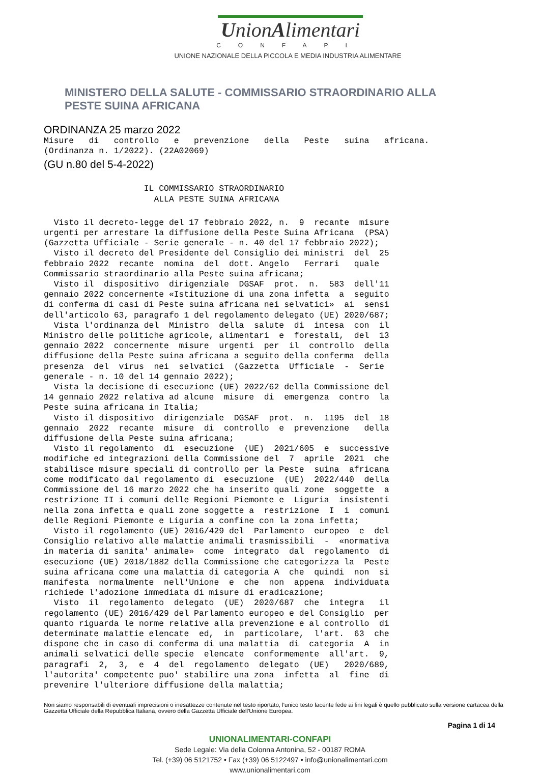UnionAlimentari
CONFAPI
UNIONE NAZIONALE DELLA PICCOLA E MEDIA INDUSTRIA ALIMENTARE
MINISTERO DELLA SALUTE - COMMISSARIO STRAORDINARIO ALLA
PESTE SUINA AFRICANA
ORDINANZA 25 marzo 2022
Misure   di   controllo   e   prevenzione   della   Peste   suina   africana.
(Ordinanza n. 1/2022). (22A02069)
(GU n.80 del 5-4-2022)
                    IL COMMISSARIO STRAORDINARIO
                      ALLA PESTE SUINA AFRICANA
  Visto il decreto-legge del 17 febbraio 2022, n.  9  recante  misure
urgenti per arrestare la diffusione della Peste Suina Africana  (PSA)
(Gazzetta Ufficiale - Serie generale - n. 40 del 17 febbraio 2022);
  Visto il decreto del Presidente del Consiglio dei ministri  del  25
febbraio 2022  recante  nomina  del  dott. Angelo   Ferrari   quale
Commissario straordinario alla Peste suina africana;
  Visto il  dispositivo  dirigenziale  DGSAF  prot.  n.  583  dell'11
gennaio 2022 concernente «Istituzione di una zona infetta  a  seguito
di conferma di casi di Peste suina africana nei selvatici»  ai  sensi
dell'articolo 63, paragrafo 1 del regolamento delegato (UE) 2020/687;
  Vista l'ordinanza del  Ministro  della  salute  di  intesa  con  il
Ministro delle politiche agricole, alimentari  e  forestali,  del  13
gennaio 2022  concernente  misure  urgenti  per  il  controllo  della
diffusione della Peste suina africana a seguito della conferma  della
presenza  del  virus  nei  selvatici  (Gazzetta  Ufficiale  -  Serie
generale - n. 10 del 14 gennaio 2022);
  Vista la decisione di esecuzione (UE) 2022/62 della Commissione del
14 gennaio 2022 relativa ad alcune  misure  di  emergenza  contro  la
Peste suina africana in Italia;
  Visto il dispositivo  dirigenziale  DGSAF  prot.  n.  1195  del  18
gennaio  2022  recante  misure  di  controllo  e  prevenzione   della
diffusione della Peste suina africana;
  Visto il regolamento  di  esecuzione  (UE)  2021/605  e  successive
modifiche ed integrazioni della Commissione del  7  aprile  2021  che
stabilisce misure speciali di controllo per la Peste  suina  africana
come modificato dal regolamento di  esecuzione  (UE)  2022/440  della
Commissione del 16 marzo 2022 che ha inserito quali zone  soggette  a
restrizione II i comuni delle Regioni Piemonte e  Liguria  insistenti
nella zona infetta e quali zone soggette a  restrizione  I  i  comuni
delle Regioni Piemonte e Liguria a confine con la zona infetta;
  Visto il regolamento (UE) 2016/429 del  Parlamento  europeo  e  del
Consiglio relativo alle malattie animali trasmissibili  -  «normativa
in materia di sanita' animale»  come  integrato  dal  regolamento  di
esecuzione (UE) 2018/1882 della Commissione che categorizza la  Peste
suina africana come una malattia di categoria A  che  quindi  non  si
manifesta  normalmente  nell'Unione  e  che  non  appena  individuata
richiede l'adozione immediata di misure di eradicazione;
  Visto  il  regolamento  delegato  (UE)  2020/687  che  integra   il
regolamento (UE) 2016/429 del Parlamento europeo e del Consiglio  per
quanto riguarda le norme relative alla prevenzione e al controllo  di
determinate malattie elencate  ed,  in  particolare,  l'art.  63  che
dispone che in caso di conferma di una malattia  di  categoria  A  in
animali selvatici delle specie  elencate  conformemente  all'art.  9,
paragrafi  2,  3,  e  4  del  regolamento  delegato  (UE)   2020/689,
l'autorita' competente puo' stabilire una zona  infetta  al  fine  di
prevenire l'ulteriore diffusione della malattia;
Non siamo responsabili di eventuali imprecisioni o inesattezze contenute nel testo riportato, l'unico testo facente fede ai fini legali è quello pubblicato sulla versione cartacea della Gazzetta Ufficiale della Repubblica Italiana, ovvero della Gazzetta Ufficiale dell'Unione Europea.
Pagina 1 di 14
UNIONALIMENTARI-CONFAPI
Sede Legale: Via della Colonna Antonina, 52 - 00187 ROMA
Tel. (+39) 06 5121752 • Fax (+39) 06 5122497 • info@unionalimentari.com
www.unionalimentari.com